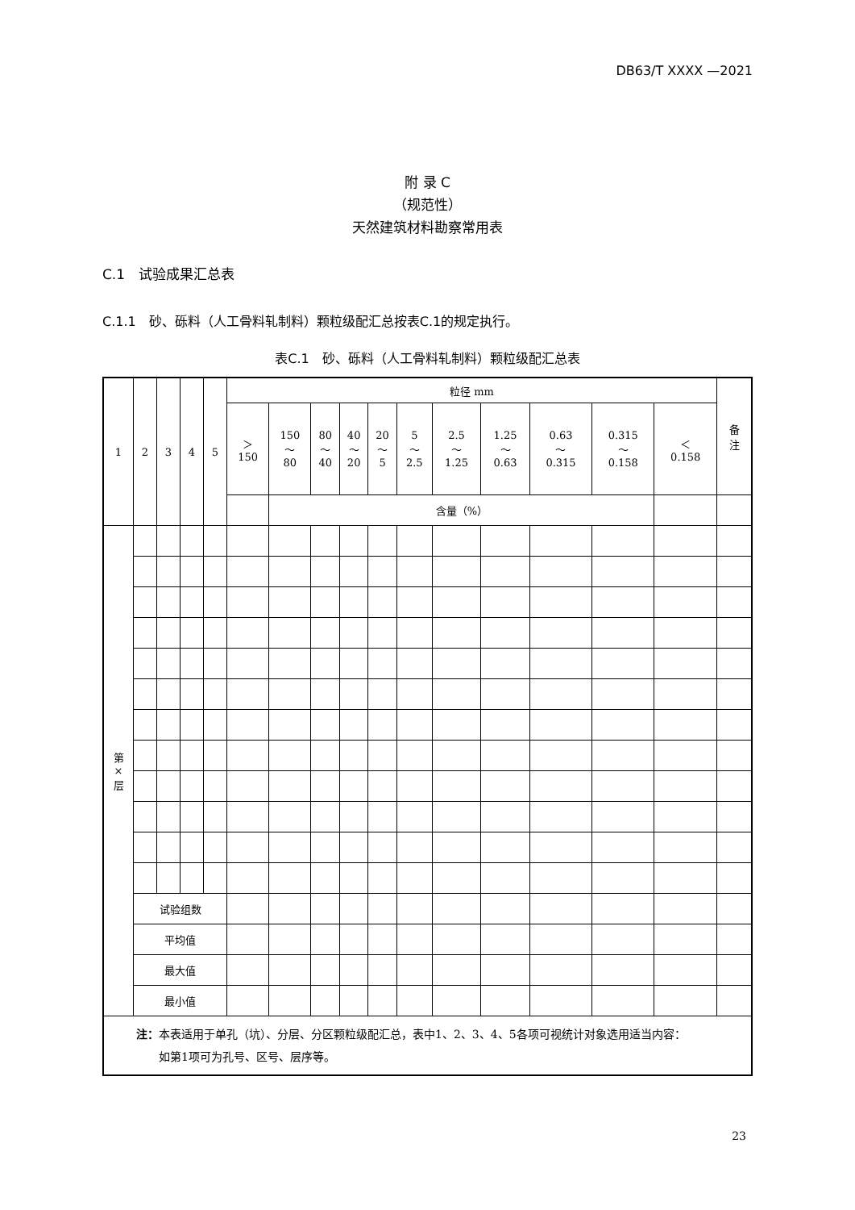DB63/T XXXX —2021
附 录 C
（规范性）
天然建筑材料勘察常用表
C.1　试验成果汇总表
C.1.1　砂、砾料（人工骨料轧制料）颗粒级配汇总按表C.1的规定执行。
表C.1　砂、砾料（人工骨料轧制料）颗粒级配汇总表
| 1 | 2 | 3 | 4 | 5 | 粒径 mm | | | | | | | | | | | 备 注 |
| | | | | | ＞ 150 | 150 ～ 80 | 80 ～ 40 | 40 ～ 20 | 20 ～ 5 | 5 ～ 2.5 | 2.5 ～ 1.25 | 1.25 ～ 0.63 | 0.63 ～ 0.315 | 0.315 ～ 0.158 | ＜ 0.158 | |
| | | | | | | 含量（%） | | | | | | | | | | |
| 第 × 层 | | | | | | | | | | | | | | | | |
| | 试验组数 | | | | | | | | | | | | | | | |
| | 平均值 | | | | | | | | | | | | | | | |
| | 最大值 | | | | | | | | | | | | | | | |
| | 最小值 | | | | | | | | | | | | | | | |
| 注： 本表适用于单孔（坑）、分层、分区颗粒级配汇总，表中1、2、3、4、5各项可视统计对象选用适当内容： 如第1项可为孔号、区号、层序等。 | | | | | | | | | | | | | | | | |
23